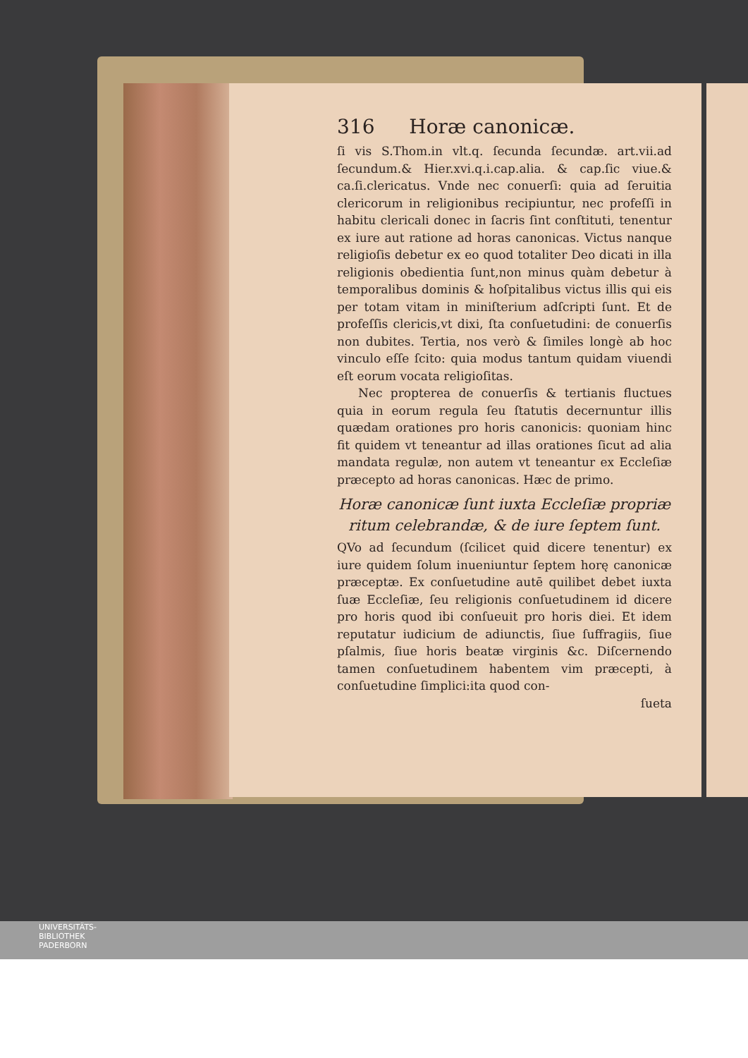316 Horæ canonicæ.
ſi vis S.Thom.in vlt.q. ſecunda ſecundæ. art.vii.ad ſecundum.& Hier.xvi.q.i.cap.alia. & cap.ſic viue.& ca.ſi.clericatus. Vnde nec conuerſi: quia ad ſeruitia clericorum in religionibus recipiuntur, nec profeſſi in habitu clericali donec in ſacris ſint conſtituti, tenentur ex iure aut ratione ad horas canonicas. Victus nanque religioſis debetur ex eo quod totaliter Deo dicati in illa religionis obedientia ſunt,non minus quàm debetur à temporalibus dominis & hoſpitalibus victus illis qui eis per totam vitam in miniſterium adſcripti ſunt. Et de profeſſis clericis,vt dixi, ſta conſuetudini: de conuerſis non dubites. Tertia, nos verò & ſimiles longè ab hoc vinculo eſſe ſcito: quia modus tantum quidam viuendi eſt eorum vocata religioſitas.
Nec propterea de conuerſis & tertianis fluctues quia in eorum regula ſeu ſtatutis decernuntur illis quædam orationes pro horis canonicis: quoniam hinc fit quidem vt teneantur ad illas orationes ſicut ad alia mandata regulæ, non autem vt teneantur ex Eccleſiæ præcepto ad horas canonicas. Hæc de primo.
Horæ canonicæ ſunt iuxta Eccleſiæ propriæ ritum celebrandæ, & de iure ſeptem ſunt.
QVo ad ſecundum (ſcilicet quid dicere tenentur) ex iure quidem ſolum inueniuntur ſeptem horę canonicæ præceptæ. Ex conſuetudine autē quilibet debet iuxta ſuæ Eccleſiæ, ſeu religionis conſuetudinem id dicere pro horis quod ibi conſueuit pro horis diei. Et idem reputatur iudicium de adiunctis, ſiue ſuffragiis, ſiue pſalmis, ſiue horis beatæ virginis &c. Diſcernendo tamen conſuetudinem habentem vim præcepti, à conſuetudine ſimplici:ita quod con-
ſueta
UNIVERSITÄTS-
BIBLIOTHEK
PADERBORN